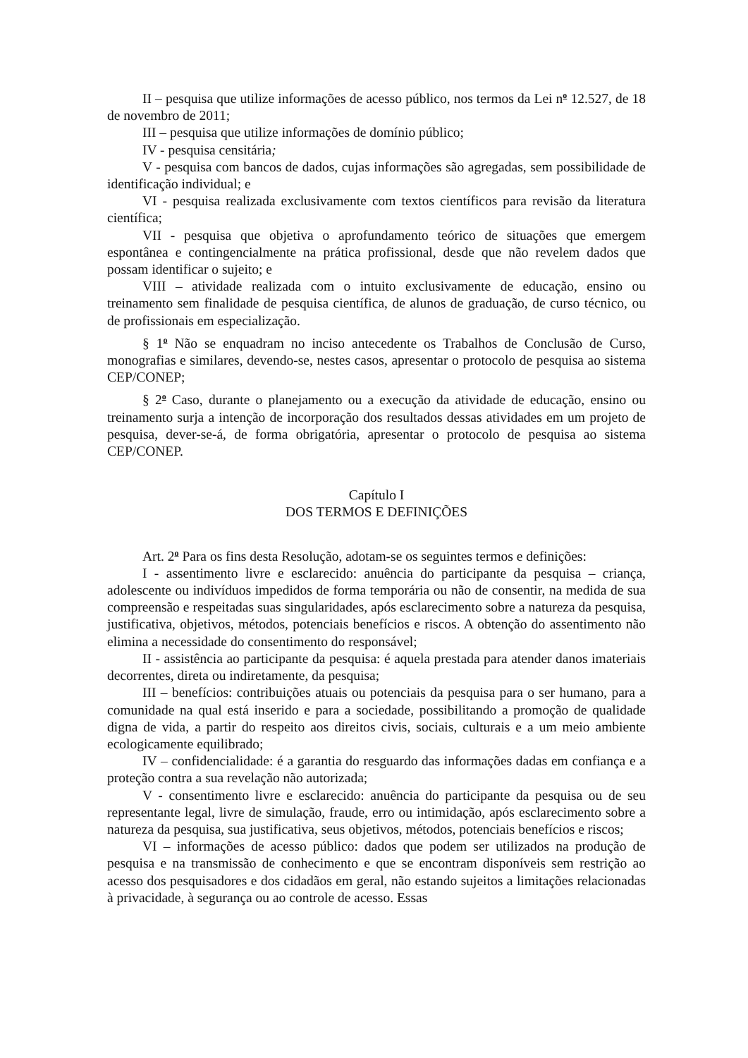II – pesquisa que utilize informações de acesso público, nos termos da Lei n<sup>o</sup> 12.527, de 18 de novembro de 2011;
III – pesquisa que utilize informações de domínio público;
IV - pesquisa censitária;
V - pesquisa com bancos de dados, cujas informações são agregadas, sem possibilidade de identificação individual; e
VI - pesquisa realizada exclusivamente com textos científicos para revisão da literatura científica;
VII - pesquisa que objetiva o aprofundamento teórico de situações que emergem espontânea e contingencialmente na prática profissional, desde que não revelem dados que possam identificar o sujeito; e
VIII – atividade realizada com o intuito exclusivamente de educação, ensino ou treinamento sem finalidade de pesquisa científica, de alunos de graduação, de curso técnico, ou de profissionais em especialização.
§ 1<sup>o</sup> Não se enquadram no inciso antecedente os Trabalhos de Conclusão de Curso, monografias e similares, devendo-se, nestes casos, apresentar o protocolo de pesquisa ao sistema CEP/CONEP;
§ 2<sup>o</sup> Caso, durante o planejamento ou a execução da atividade de educação, ensino ou treinamento surja a intenção de incorporação dos resultados dessas atividades em um projeto de pesquisa, dever-se-á, de forma obrigatória, apresentar o protocolo de pesquisa ao sistema CEP/CONEP.
Capítulo I
DOS TERMOS E DEFINIÇÕES
Art. 2<sup>o</sup> Para os fins desta Resolução, adotam-se os seguintes termos e definições:
I - assentimento livre e esclarecido: anuência do participante da pesquisa – criança, adolescente ou indivíduos impedidos de forma temporária ou não de consentir, na medida de sua compreensão e respeitadas suas singularidades, após esclarecimento sobre a natureza da pesquisa, justificativa, objetivos, métodos, potenciais benefícios e riscos. A obtenção do assentimento não elimina a necessidade do consentimento do responsável;
II - assistência ao participante da pesquisa: é aquela prestada para atender danos imateriais decorrentes, direta ou indiretamente, da pesquisa;
III – benefícios: contribuições atuais ou potenciais da pesquisa para o ser humano, para a comunidade na qual está inserido e para a sociedade, possibilitando a promoção de qualidade digna de vida, a partir do respeito aos direitos civis, sociais, culturais e a um meio ambiente ecologicamente equilibrado;
IV – confidencialidade: é a garantia do resguardo das informações dadas em confiança e a proteção contra a sua revelação não autorizada;
V - consentimento livre e esclarecido: anuência do participante da pesquisa ou de seu representante legal, livre de simulação, fraude, erro ou intimidação, após esclarecimento sobre a natureza da pesquisa, sua justificativa, seus objetivos, métodos, potenciais benefícios e riscos;
VI – informações de acesso público: dados que podem ser utilizados na produção de pesquisa e na transmissão de conhecimento e que se encontram disponíveis sem restrição ao acesso dos pesquisadores e dos cidadãos em geral, não estando sujeitos a limitações relacionadas à privacidade, à segurança ou ao controle de acesso. Essas